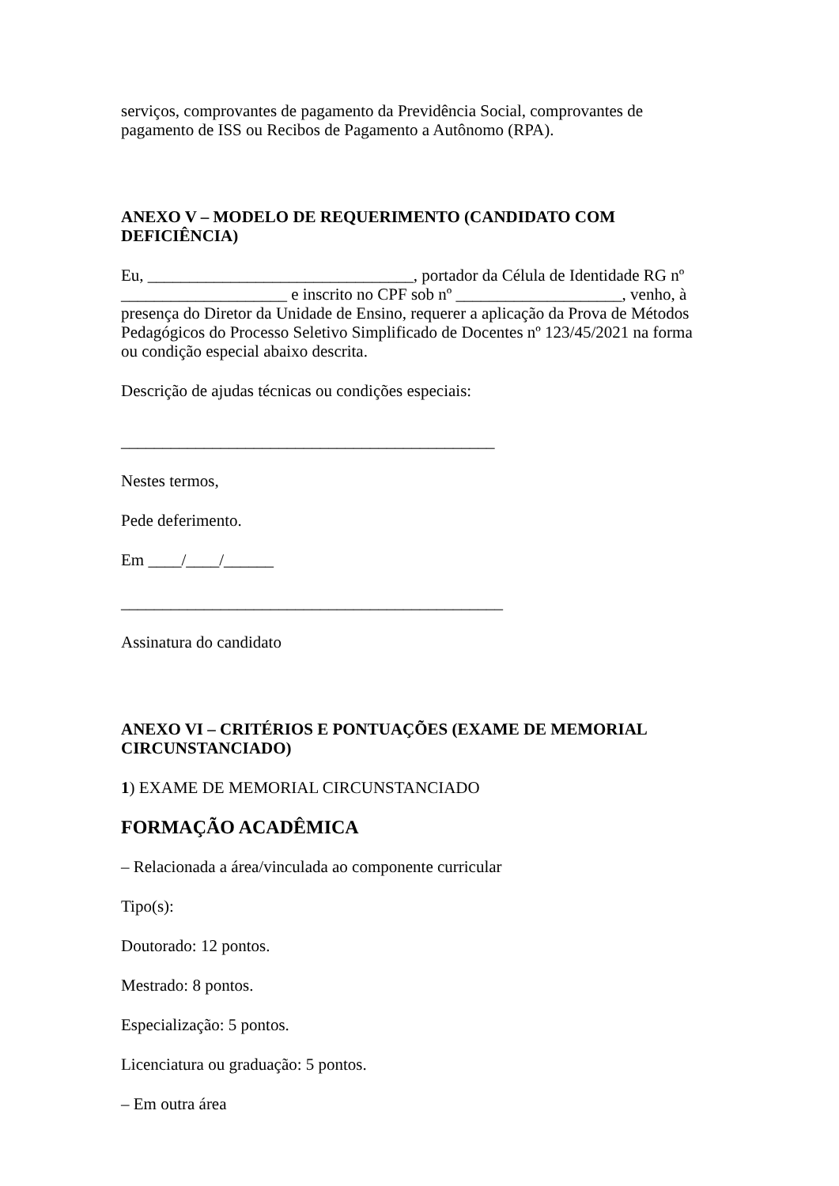serviços, comprovantes de pagamento da Previdência Social, comprovantes de pagamento de ISS ou Recibos de Pagamento a Autônomo (RPA).
ANEXO V – MODELO DE REQUERIMENTO (CANDIDATO COM DEFICIÊNCIA)
Eu, ________________________________, portador da Célula de Identidade RG nº ____________________ e inscrito no CPF sob nº ____________________, venho, à presença do Diretor da Unidade de Ensino, requerer a aplicação da Prova de Métodos Pedagógicos do Processo Seletivo Simplificado de Docentes nº 123/45/2021 na forma ou condição especial abaixo descrita.
Descrição de ajudas técnicas ou condições especiais:
_____________________________________________
Nestes termos,
Pede deferimento.
Em ____/____/______
______________________________________________
Assinatura do candidato
ANEXO VI – CRITÉRIOS E PONTUAÇÕES (EXAME DE MEMORIAL CIRCUNSTANCIADO)
1) EXAME DE MEMORIAL CIRCUNSTANCIADO
FORMAÇÃO ACADÊMICA
– Relacionada a área/vinculada ao componente curricular
Tipo(s):
Doutorado: 12 pontos.
Mestrado: 8 pontos.
Especialização: 5 pontos.
Licenciatura ou graduação: 5 pontos.
– Em outra área